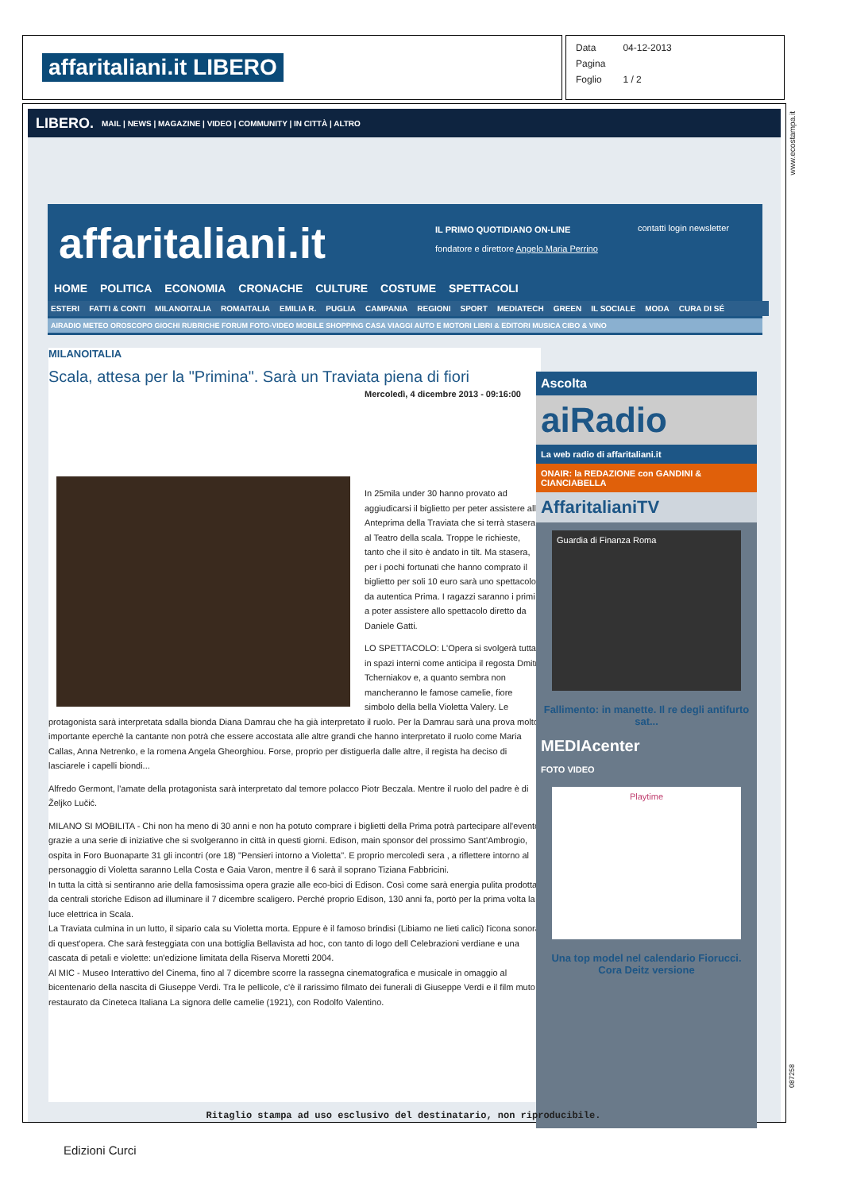affaritaliani.it LIBERO
| Data | 04-12-2013 |
| Pagina | |
| Foglio | 1 / 2 |
LIBERO. MAIL | NEWS | MAGAZINE | VIDEO | COMMUNITY | IN CITTÀ | ALTRO
affaritaliani.it
IL PRIMO QUOTIDIANO ON-LINE
fondatore e direttore Angelo Maria Perrino
contatti login newsletter
HOME POLITICA ECONOMIA CRONACHE CULTURE COSTUME SPETTACOLI
ESTERI FATTI & CONTI MILANOITALIA ROMAITALIA EMILIA R. PUGLIA CAMPANIA REGIONI SPORT MEDIATECH GREEN IL SOCIALE MODA CURA DI SÉ
AIRADIO METEO OROSCOPO GIOCHI RUBRICHE FORUM FOTO-VIDEO MOBILE SHOPPING CASA VIAGGI AUTO E MOTORI LIBRI & EDITORI MUSICA CIBO & VINO
MILANOITALIA
Scala, attesa per la "Primina". Sarà un Traviata piena di fiori
Mercoledì, 4 dicembre 2013 - 09:16:00
In 25mila under 30 hanno provato ad aggiudicarsi il biglietto per peter assistere alla Anteprima della Traviata che si terrà stasera al Teatro della scala. Troppe le richieste, tanto che il sito è andato in tilt. Ma stasera, per i pochi fortunati che hanno comprato il biglietto per soli 10 euro sarà uno spettacolo da autentica Prima. I ragazzi saranno i primi a poter assistere allo spettacolo diretto da Daniele Gatti.
LO SPETTACOLO: L'Opera si svolgerà tutta in spazi interni come anticipa il regosta Dmitri Tcherniakov e, a quanto sembra non mancheranno le famose camelie, fiore simbolo della bella Violetta Valery. Le protagonista sarà interpretata sdalla bionda Diana Damrau che ha già interpretato il ruolo. Per la Damrau sarà una prova molto importante eperchè la cantante non potrà che essere accostata alle altre grandi che hanno interpretato il ruolo come Maria Callas, Anna Netrenko, e la romena Angela Gheorghiou. Forse, proprio per distiguerla dalle altre, il regista ha deciso di lasciarele i capelli biondi...
Alfredo Germont, l'amate della protagonista sarà interpretato dal temore polacco Piotr Beczala. Mentre il ruolo del padre è di Željko Lučić.
MILANO SI MOBILITA - Chi non ha meno di 30 anni e non ha potuto comprare i biglietti della Prima potrà partecipare all'evento grazie a una serie di iniziative che si svolgeranno in città in questi giorni. Edison, main sponsor del prossimo Sant'Ambrogio, ospita in Foro Buonaparte 31 gli incontri (ore 18) "Pensieri intorno a Violetta". E proprio mercoledì sera , a riflettere intorno al personaggio di Violetta saranno Lella Costa e Gaia Varon, mentre il 6 sarà il soprano Tiziana Fabbricini.
In tutta la città si sentiranno arie della famosissima opera grazie alle eco-bici di Edison. Così come sarà energia pulita prodotta da centrali storiche Edison ad illuminare il 7 dicembre scaligero. Perché proprio Edison, 130 anni fa, portò per la prima volta la luce elettrica in Scala.
La Traviata culmina in un lutto, il sipario cala su Violetta morta. Eppure è il famoso brindisi (Libiamo ne lieti calici) l'icona sonora di quest'opera. Che sarà festeggiata con una bottiglia Bellavista ad hoc, con tanto di logo dell Celebrazioni verdiane e una cascata di petali e violette: un'edizione limitata della Riserva Moretti 2004.
Al MIC - Museo Interattivo del Cinema, fino al 7 dicembre scorre la rassegna cinematografica e musicale in omaggio al bicentenario della nascita di Giuseppe Verdi. Tra le pellicole, c'è il rarissimo filmato dei funerali di Giuseppe Verdi e il film muto restaurato da Cineteca Italiana La signora delle camelie (1921), con Rodolfo Valentino.
Ascolta
aiRadio
La web radio di affaritaliani.it
ONAIR: la REDAZIONE con GANDINI & CIANCIABELLA
AffaritalianiTV
Guardia di Finanza Roma
Fallimento: in manette. Il re degli antifurto sat...
MEDIAcenter
FOTO VIDEO
Playtime
Una top model nel calendario Fiorucci. Cora Deitz versione
www.ecostampa.it
087258
Ritaglio stampa ad uso esclusivo del destinatario, non riproducibile.
Edizioni Curci